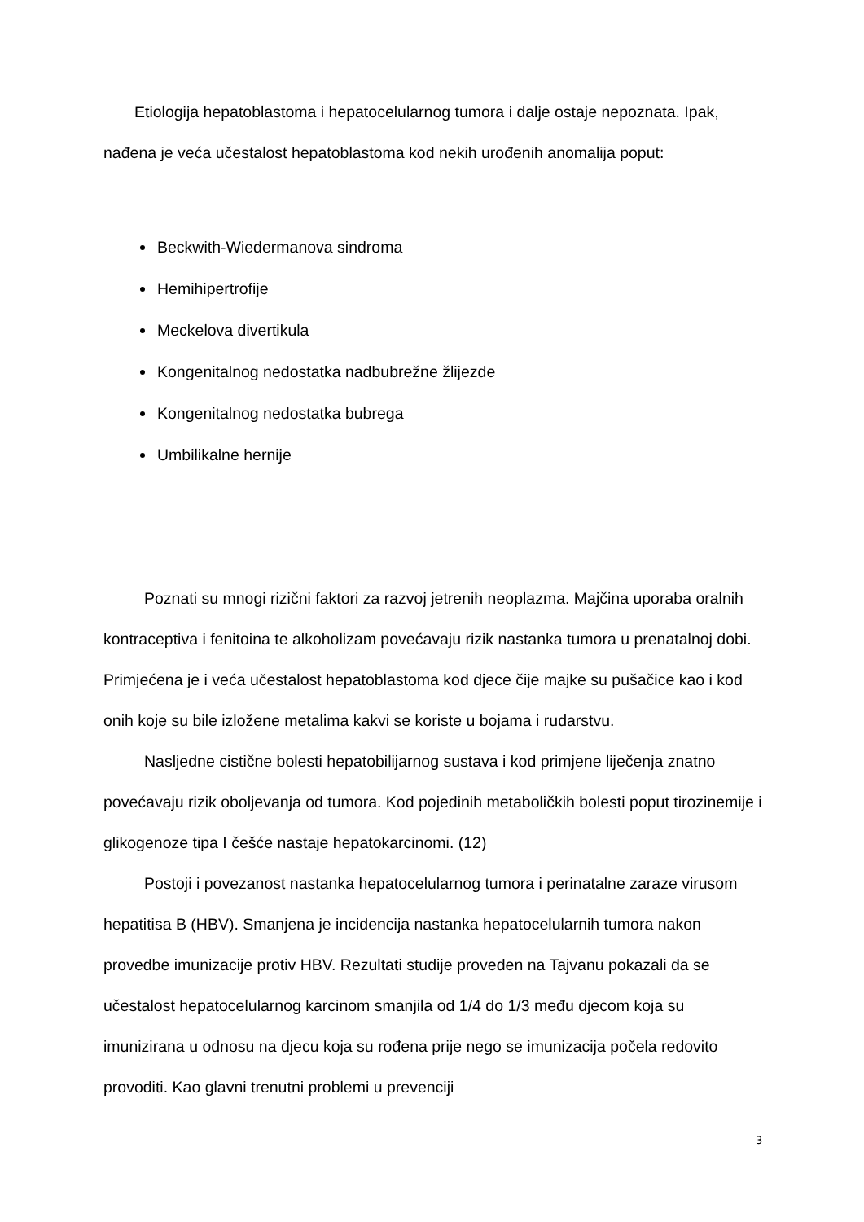Etiologija hepatoblastoma i hepatocelularnog tumora i dalje ostaje nepoznata. Ipak, nađena je veća učestalost hepatoblastoma kod nekih urođenih anomalija poput:
Beckwith-Wiedermanova sindroma
Hemihipertrofije
Meckelova divertikula
Kongenitalnog nedostatka nadbubrežne žlijezde
Kongenitalnog nedostatka bubrega
Umbilikalne hernije
Poznati su mnogi rizični faktori za razvoj jetrenih neoplazma. Majčina uporaba oralnih kontraceptiva i fenitoina te alkoholizam povećavaju rizik nastanka tumora u prenatalnoj dobi. Primjećena je i veća učestalost hepatoblastoma kod djece čije majke su pušačice kao i kod onih koje su bile izložene metalima kakvi se koriste u bojama i rudarstvu.
Nasljedne cistične bolesti hepatobilijarnog sustava i kod primjene liječenja znatno povećavaju rizik oboljevanja od tumora. Kod pojedinih metaboličkih bolesti poput tirozinemije i glikogenoze tipa I češće nastaje hepatokarcinomi. (12)
Postoji i povezanost nastanka hepatocelularnog tumora i perinatalne zaraze virusom hepatitisa B (HBV). Smanjena je incidencija nastanka hepatocelularnih tumora nakon provedbe imunizacije protiv HBV. Rezultati studije proveden na Tajvanu pokazali da se učestalost hepatocelularnog karcinom smanjila od 1/4 do 1/3 među djecom koja su imunizirana u odnosu na djecu koja su rođena prije nego se imunizacija počela redovito provoditi. Kao glavni trenutni problemi u prevenciji
3